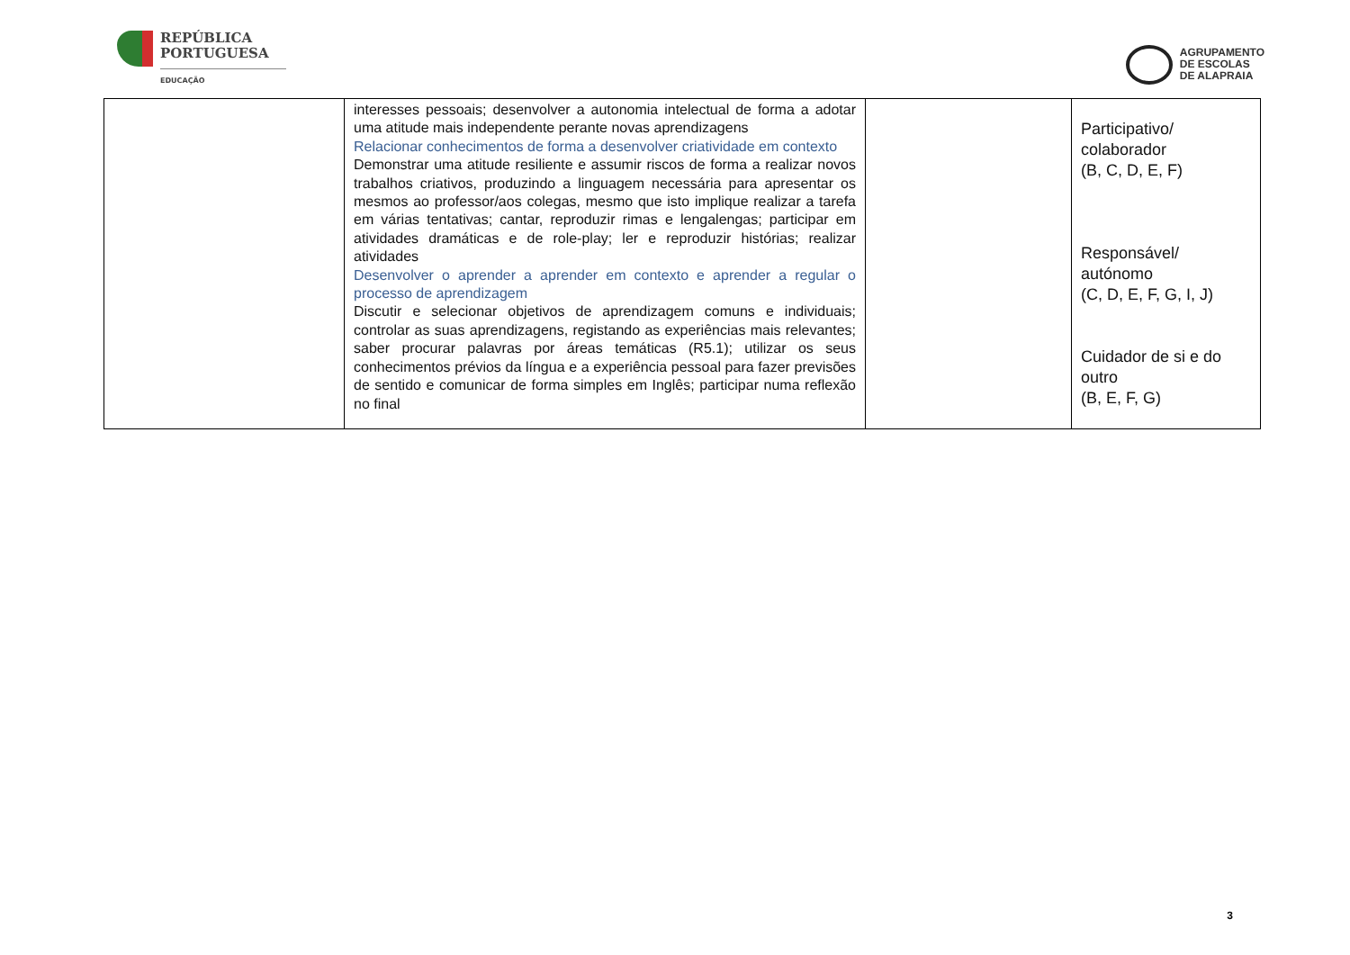REPÚBLICA
PORTUGUESA
EDUCAÇÃO
AGRUPAMENTO
DE ESCOLAS
DE ALAPRAIA
| | interesses pessoais; desenvolver a autonomia intelectual de forma a adotar uma atitude mais independente perante novas aprendizagens Relacionar conhecimentos de forma a desenvolver criatividade em contexto Demonstrar uma atitude resiliente e assumir riscos de forma a realizar novos trabalhos criativos, produzindo a linguagem necessária para apresentar os mesmos ao professor/aos colegas, mesmo que isto implique realizar a tarefa em várias tentativas; cantar, reproduzir rimas e lengalengas; participar em atividades dramáticas e de role-play; ler e reproduzir histórias; realizar atividades Desenvolver o aprender a aprender em contexto e aprender a regular o processo de aprendizagem Discutir e selecionar objetivos de aprendizagem comuns e individuais; controlar as suas aprendizagens, registando as experiências mais relevantes; saber procurar palavras por áreas temáticas (R5.1); utilizar os seus conhecimentos prévios da língua e a experiência pessoal para fazer previsões de sentido e comunicar de forma simples em Inglês; participar numa reflexão no final | | Participativo/ colaborador (B, C, D, E, F) Responsável/ autónomo (C, D, E, F, G, I, J) Cuidador de si e do outro (B, E, F, G) |
3